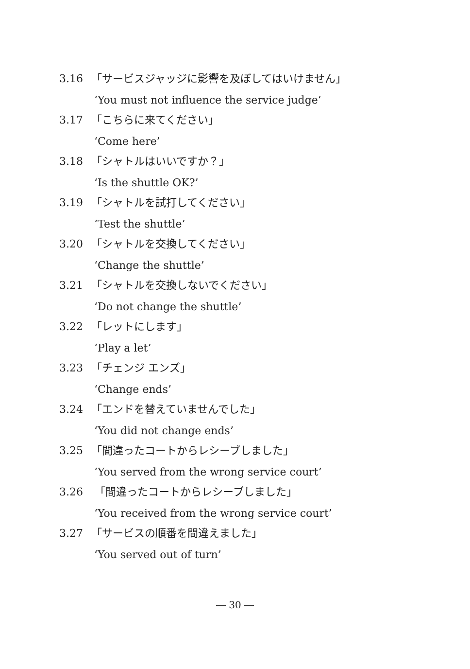3.16 「サービスジャッジに影響を及ぼしてはいけません」
‘You must not influence the service judge’
3.17 「こちらに来てください」
‘Come here’
3.18 「シャトルはいいですか？」
‘Is the shuttle OK?’
3.19 「シャトルを試打してください」
‘Test the shuttle’
3.20 「シャトルを交換してください」
‘Change the shuttle’
3.21 「シャトルを交換しないでください」
‘Do not change the shuttle’
3.22 「レットにします」
‘Play a let’
3.23 「チェンジ エンズ」
‘Change ends’
3.24 「エンドを替えていませんでした」
‘You did not change ends’
3.25 「間違ったコートからレシーブしました」
‘You served from the wrong service court’
3.26 「間違ったコートからレシーブしました」
‘You received from the wrong service court’
3.27 「サービスの順番を間違えました」
‘You served out of turn’
― 30 ―